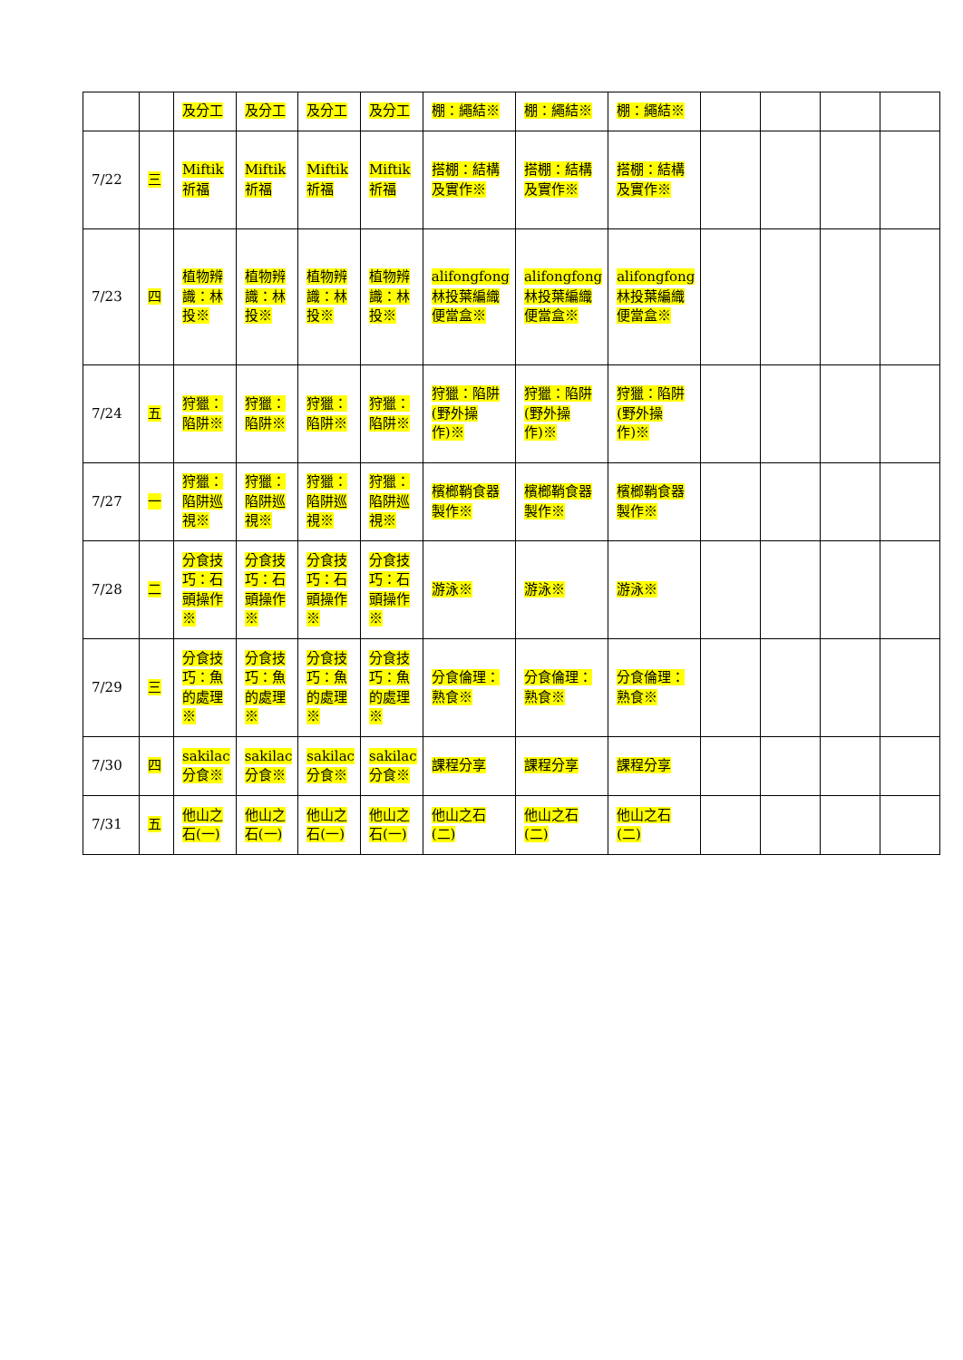| | | 及分工 | 及分工 | 及分工 | 及分工 | 棚：繩結※ | 棚：繩結※ | 棚：繩結※ | | | | |
| 7/22 | 三 | Miftik 祈福 | Miftik 祈福 | Miftik 祈福 | Miftik 祈福 | 搭棚：結構及實作※ | 搭棚：結構及實作※ | 搭棚：結構及實作※ | | | | |
| 7/23 | 四 | 植物辨識：林投※ | 植物辨識：林投※ | 植物辨識：林投※ | 植物辨識：林投※ | alifongfong 林投葉編織便當盒※ | alifongfong 林投葉編織便當盒※ | alifongfong 林投葉編織便當盒※ | | | | |
| 7/24 | 五 | 狩獵：陷阱※ | 狩獵：陷阱※ | 狩獵：陷阱※ | 狩獵：陷阱※ | 狩獵：陷阱(野外操作)※ | 狩獵：陷阱(野外操作)※ | 狩獵：陷阱(野外操作)※ | | | | |
| 7/27 | 一 | 狩獵：陷阱巡視※ | 狩獵：陷阱巡視※ | 狩獵：陷阱巡視※ | 狩獵：陷阱巡視※ | 檳榔鞘食器製作※ | 檳榔鞘食器製作※ | 檳榔鞘食器製作※ | | | | |
| 7/28 | 二 | 分食技巧：石頭操作※ | 分食技巧：石頭操作※ | 分食技巧：石頭操作※ | 分食技巧：石頭操作※ | 游泳※ | 游泳※ | 游泳※ | | | | |
| 7/29 | 三 | 分食技巧：魚的處理※ | 分食技巧：魚的處理※ | 分食技巧：魚的處理※ | 分食技巧：魚的處理※ | 分食倫理：熟食※ | 分食倫理：熟食※ | 分食倫理：熟食※ | | | | |
| 7/30 | 四 | sakilac 分食※ | sakilac 分食※ | sakilac 分食※ | sakilac 分食※ | 課程分享 | 課程分享 | 課程分享 | | | | |
| 7/31 | 五 | 他山之石(一) | 他山之石(一) | 他山之石(一) | 他山之石(一) | 他山之石(二) | 他山之石(二) | 他山之石(二) | | | | |